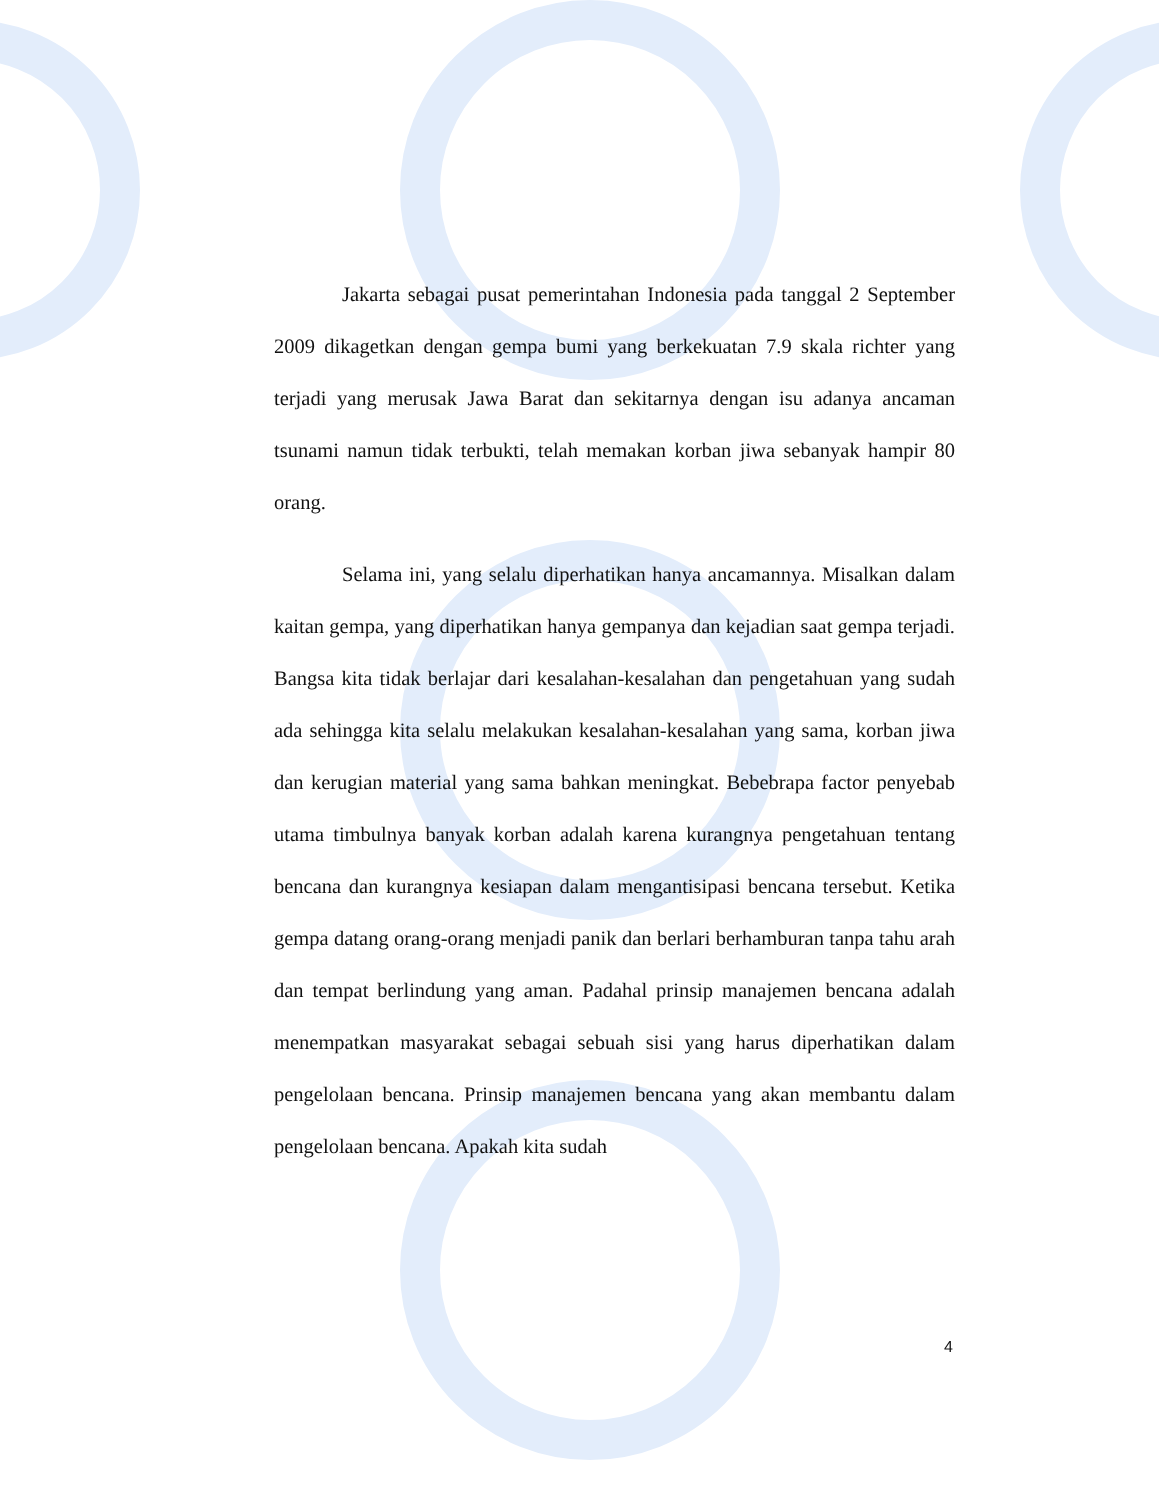Jakarta sebagai pusat pemerintahan Indonesia pada tanggal 2 September 2009 dikagetkan dengan gempa bumi yang berkekuatan 7.9 skala richter yang terjadi yang merusak Jawa Barat dan sekitarnya dengan isu adanya ancaman tsunami namun tidak terbukti, telah memakan korban jiwa sebanyak hampir 80 orang.
Selama ini, yang selalu diperhatikan hanya ancamannya. Misalkan dalam kaitan gempa, yang diperhatikan hanya gempanya dan kejadian saat gempa terjadi. Bangsa kita tidak berlajar dari kesalahan-kesalahan dan pengetahuan yang sudah ada sehingga kita selalu melakukan kesalahan-kesalahan yang sama, korban jiwa dan kerugian material yang sama bahkan meningkat. Bebebrapa factor penyebab utama timbulnya banyak korban adalah karena kurangnya pengetahuan tentang bencana dan kurangnya kesiapan dalam mengantisipasi bencana tersebut. Ketika gempa datang orang-orang menjadi panik dan berlari berhamburan tanpa tahu arah dan tempat berlindung yang aman. Padahal prinsip manajemen bencana adalah menempatkan masyarakat sebagai sebuah sisi yang harus diperhatikan dalam pengelolaan bencana. Prinsip manajemen bencana yang akan membantu dalam pengelolaan bencana. Apakah kita sudah
4